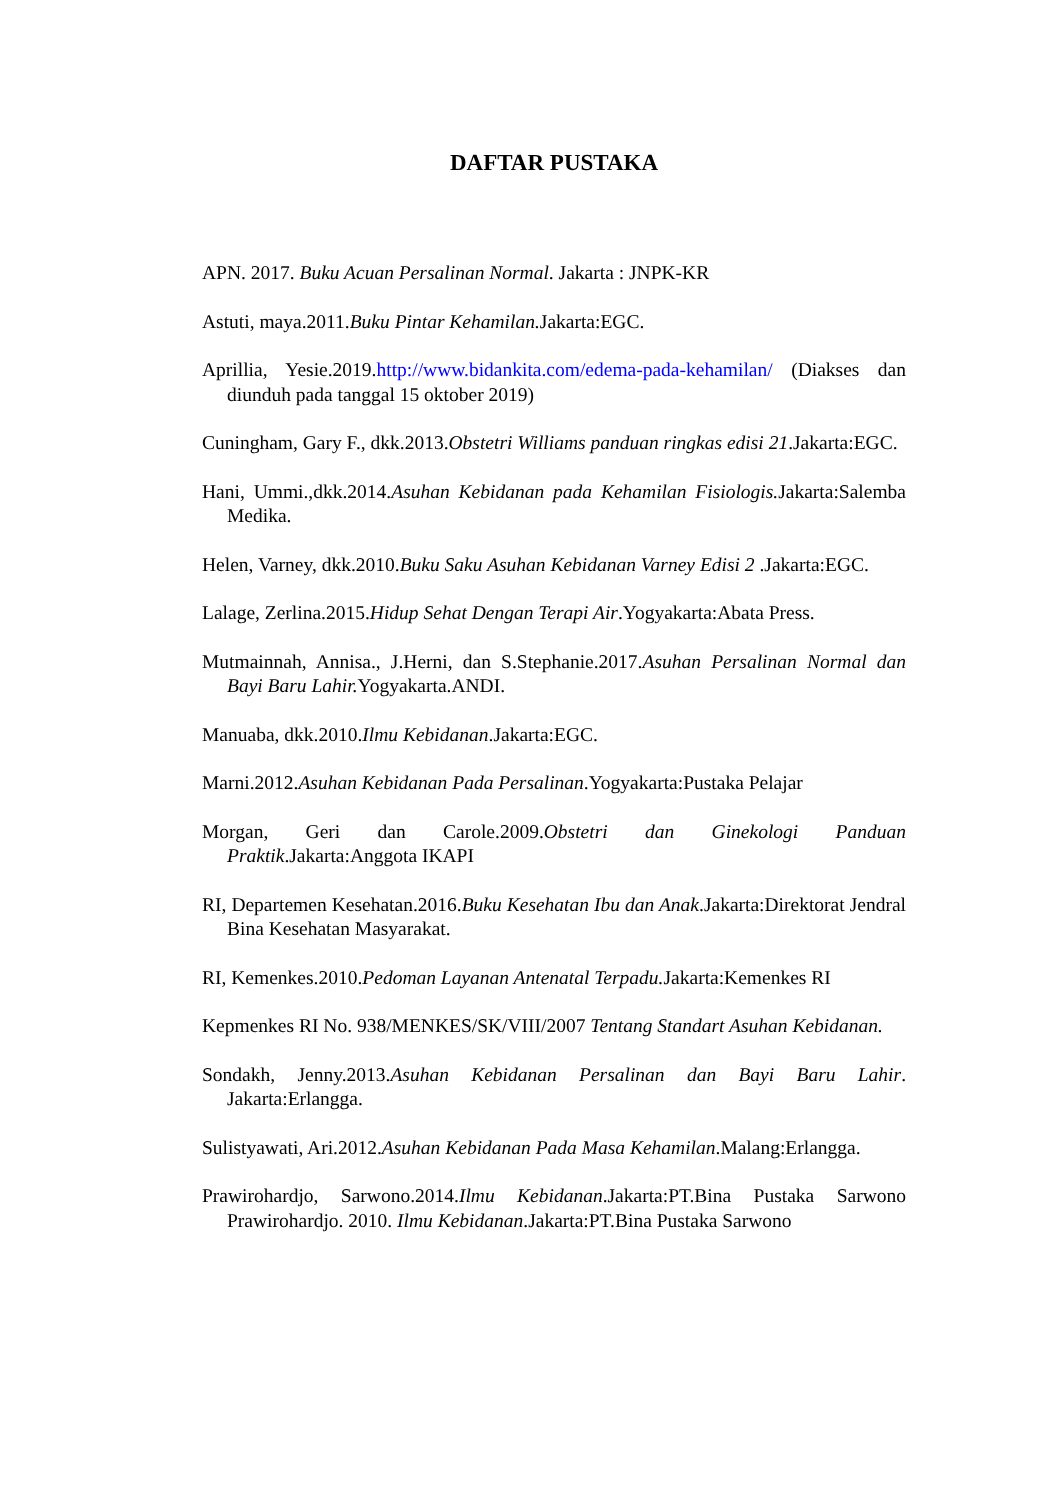DAFTAR PUSTAKA
APN. 2017. Buku Acuan Persalinan Normal. Jakarta : JNPK-KR
Astuti, maya.2011.Buku Pintar Kehamilan. Jakarta:EGC.
Aprillia, Yesie.2019.http://www.bidankita.com/edema-pada-kehamilan/ (Diakses dan diunduh pada tanggal 15 oktober 2019)
Cuningham, Gary F., dkk.2013.Obstetri Williams panduan ringkas edisi 21.Jakarta:EGC.
Hani, Ummi.,dkk.2014.Asuhan Kebidanan pada Kehamilan Fisiologis. Jakarta:Salemba Medika.
Helen, Varney, dkk.2010.Buku Saku Asuhan Kebidanan Varney Edisi 2 .Jakarta:EGC.
Lalage, Zerlina.2015.Hidup Sehat Dengan Terapi Air.Yogyakarta:Abata Press.
Mutmainnah, Annisa., J.Herni, dan S.Stephanie.2017.Asuhan Persalinan Normal dan Bayi Baru Lahir. Yogyakarta.ANDI.
Manuaba, dkk.2010.Ilmu Kebidanan.Jakarta:EGC.
Marni.2012.Asuhan Kebidanan Pada Persalinan.Yogyakarta:Pustaka Pelajar
Morgan, Geri dan Carole.2009.Obstetri dan Ginekologi Panduan Praktik.Jakarta:Anggota IKAPI
RI, Departemen Kesehatan.2016.Buku Kesehatan Ibu dan Anak.Jakarta:Direktorat Jendral Bina Kesehatan Masyarakat.
RI, Kemenkes.2010.Pedoman Layanan Antenatal Terpadu. Jakarta:Kemenkes RI
Kepmenkes RI No. 938/MENKES/SK/VIII/2007 Tentang Standart Asuhan Kebidanan.
Sondakh, Jenny.2013.Asuhan Kebidanan Persalinan dan Bayi Baru Lahir. Jakarta:Erlangga.
Sulistyawati, Ari.2012.Asuhan Kebidanan Pada Masa Kehamilan.Malang:Erlangga.
Prawirohardjo, Sarwono.2014.Ilmu Kebidanan.Jakarta:PT.Bina Pustaka Sarwono Prawirohardjo. 2010. Ilmu Kebidanan.Jakarta:PT.Bina Pustaka Sarwono